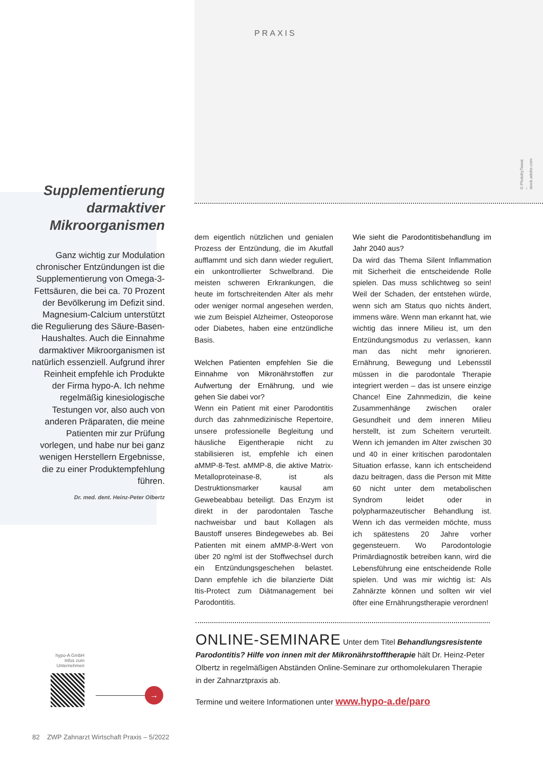PRAXIS
© PhotobyTawat – stock.adobe.com
Supplementierung darmaktiver Mikroorganismen
Ganz wichtig zur Modulation chronischer Entzündungen ist die Supplementierung von Omega-3-Fettsäuren, die bei ca. 70 Prozent der Bevölkerung im Defizit sind. Magnesium-Calcium unterstützt die Regulierung des Säure-Basen-Haushaltes. Auch die Einnahme darmaktiver Mikroorganismen ist natürlich essenziell. Aufgrund ihrer Reinheit empfehle ich Produkte der Firma hypo-A. Ich nehme regelmäßig kinesiologische Testungen vor, also auch von anderen Präparaten, die meine Patienten mir zur Prüfung vorlegen, und habe nur bei ganz wenigen Herstellern Ergebnisse, die zu einer Produktempfehlung führen.
Dr. med. dent. Heinz-Peter Olbertz
dem eigentlich nützlichen und genialen Prozess der Entzündung, die im Akutfall aufflammt und sich dann wieder reguliert, ein unkontrollierter Schwelbrand. Die meisten schweren Erkrankungen, die heute im fortschreitenden Alter als mehr oder weniger normal angesehen werden, wie zum Beispiel Alzheimer, Osteoporose oder Diabetes, haben eine entzündliche Basis.
Welchen Patienten empfehlen Sie die Einnahme von Mikronährstoffen zur Aufwertung der Ernährung, und wie gehen Sie dabei vor?
Wenn ein Patient mit einer Parodontitis durch das zahnmedizinische Repertoire, unsere professionelle Begleitung und häusliche Eigentherapie nicht zu stabilisieren ist, empfehle ich einen aMMP-8-Test. aMMP-8, die aktive Matrix-Metalloproteinase-8, ist als Destruktionsmarker kausal am Gewebeabbau beteiligt. Das Enzym ist direkt in der parodontalen Tasche nachweisbar und baut Kollagen als Baustoff unseres Bindegewebes ab. Bei Patienten mit einem aMMP-8-Wert von über 20 ng/ml ist der Stoffwechsel durch ein Entzündungsgeschehen belastet. Dann empfehle ich die bilanzierte Diät Itis-Protect zum Diätmanagement bei Parodontitis.
Wie sieht die Parodontitisbehandlung im Jahr 2040 aus?
Da wird das Thema Silent Inflammation mit Sicherheit die entscheidende Rolle spielen. Das muss schlichtweg so sein! Weil der Schaden, der entstehen würde, wenn sich am Status quo nichts ändert, immens wäre. Wenn man erkannt hat, wie wichtig das innere Milieu ist, um den Entzündungsmodus zu verlassen, kann man das nicht mehr ignorieren. Ernährung, Bewegung und Lebensstil müssen in die parodontale Therapie integriert werden – das ist unsere einzige Chance! Eine Zahnmedizin, die keine Zusammenhänge zwischen oraler Gesundheit und dem inneren Milieu herstellt, ist zum Scheitern verurteilt. Wenn ich jemanden im Alter zwischen 30 und 40 in einer kritischen parodontalen Situation erfasse, kann ich entscheidend dazu beitragen, dass die Person mit Mitte 60 nicht unter dem metabolischen Syndrom leidet oder in polypharmazeutischer Behandlung ist. Wenn ich das vermeiden möchte, muss ich spätestens 20 Jahre vorher gegensteuern. Wo Parodontologie Primärdiagnostik betreiben kann, wird die Lebensführung eine entscheidende Rolle spielen. Und was mir wichtig ist: Als Zahnärzte können und sollten wir viel öfter eine Ernährungstherapie verordnen!
ONLINE-SEMINARE Unter dem Titel Behandlungsresistente Parodontitis? Hilfe von innen mit der Mikronährstofftherapie hält Dr. Heinz-Peter Olbertz in regelmäßigen Abständen Online-Seminare zur orthomolekularen Therapie in der Zahnarztpraxis ab.
Termine und weitere Informationen unter www.hypo-a.de/paro
hypo-A GmbH
Infos zum Unternehmen
→
82 ZWP Zahnarzt Wirtschaft Praxis – 5/2022